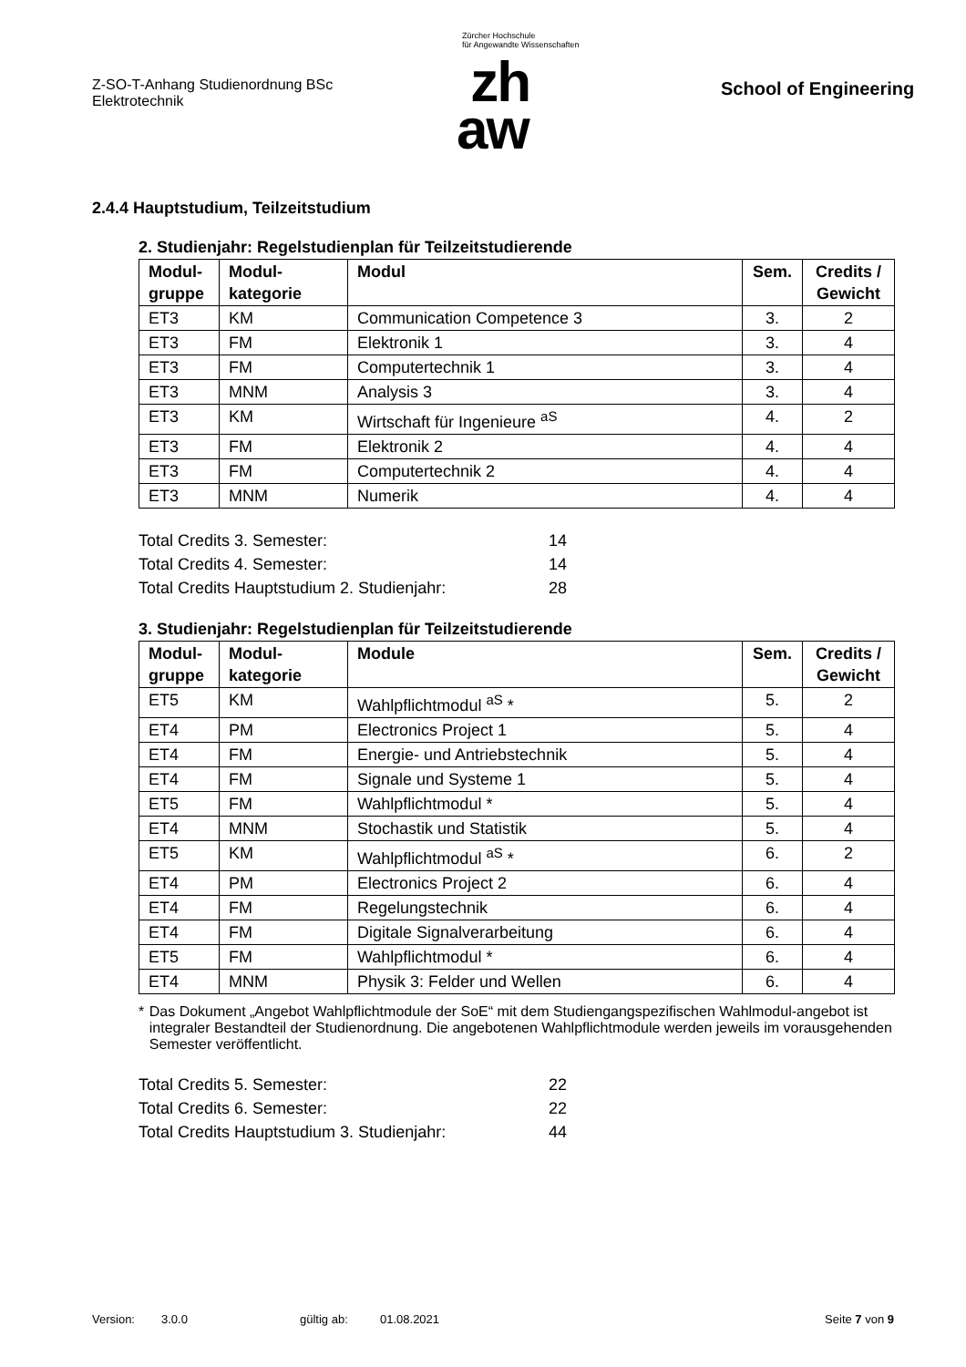Z-SO-T-Anhang Studienordnung BSc
Elektrotechnik
Zürcher Hochschule
für Angewandte Wissenschaften
zh
aw
School of Engineering
2.4.4 Hauptstudium, Teilzeitstudium
2. Studienjahr: Regelstudienplan für Teilzeitstudierende
| Modul- gruppe | Modul- kategorie | Modul | Sem. | Credits / Gewicht |
| --- | --- | --- | --- | --- |
| ET3 | KM | Communication Competence 3 | 3. | 2 |
| ET3 | FM | Elektronik 1 | 3. | 4 |
| ET3 | FM | Computertechnik 1 | 3. | 4 |
| ET3 | MNM | Analysis 3 | 3. | 4 |
| ET3 | KM | Wirtschaft für Ingenieure <sup>aS</sup> | 4. | 2 |
| ET3 | FM | Elektronik 2 | 4. | 4 |
| ET3 | FM | Computertechnik 2 | 4. | 4 |
| ET3 | MNM | Numerik | 4. | 4 |
Total Credits 3. Semester: 14
Total Credits 4. Semester: 14
Total Credits Hauptstudium 2. Studienjahr: 28
3. Studienjahr: Regelstudienplan für Teilzeitstudierende
| Modul- gruppe | Modul- kategorie | Module | Sem. | Credits / Gewicht |
| --- | --- | --- | --- | --- |
| ET5 | KM | Wahlpflichtmodul <sup>aS</sup> * | 5. | 2 |
| ET4 | PM | Electronics Project 1 | 5. | 4 |
| ET4 | FM | Energie- und Antriebstechnik | 5. | 4 |
| ET4 | FM | Signale und Systeme 1 | 5. | 4 |
| ET5 | FM | Wahlpflichtmodul * | 5. | 4 |
| ET4 | MNM | Stochastik und Statistik | 5. | 4 |
| ET5 | KM | Wahlpflichtmodul <sup>aS</sup> * | 6. | 2 |
| ET4 | PM | Electronics Project 2 | 6. | 4 |
| ET4 | FM | Regelungstechnik | 6. | 4 |
| ET4 | FM | Digitale Signalverarbeitung | 6. | 4 |
| ET5 | FM | Wahlpflichtmodul * | 6. | 4 |
| ET4 | MNM | Physik 3: Felder und Wellen | 6. | 4 |
* Das Dokument „Angebot Wahlpflichtmodule der SoE“ mit dem Studiengangspezifischen Wahlmodul-angebot ist integraler Bestandteil der Studienordnung. Die angebotenen Wahlpflichtmodule werden jeweils im vorausgehenden Semester veröffentlicht.
Total Credits 5. Semester: 22
Total Credits 6. Semester: 22
Total Credits Hauptstudium 3. Studienjahr: 44
Version: 3.0.0 gültig ab: 01.08.2021 Seite 7 von 9